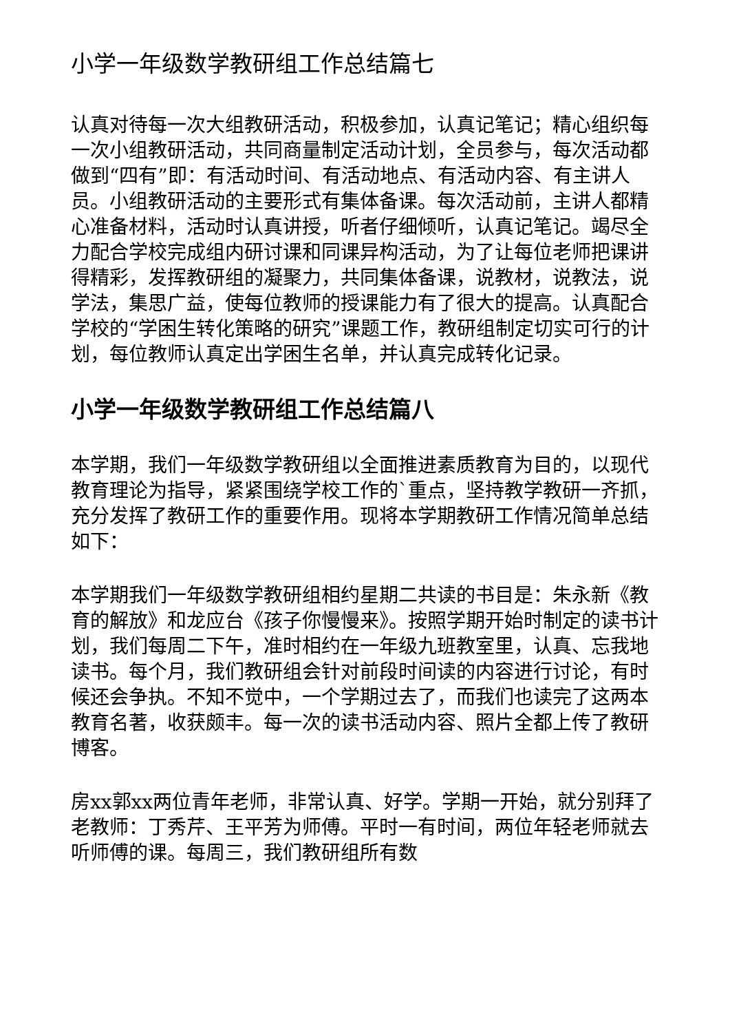小学一年级数学教研组工作总结篇七
认真对待每一次大组教研活动，积极参加，认真记笔记；精心组织每一次小组教研活动，共同商量制定活动计划，全员参与，每次活动都做到“四有”即：有活动时间、有活动地点、有活动内容、有主讲人员。小组教研活动的主要形式有集体备课。每次活动前，主讲人都精心准备材料，活动时认真讲授，听者仔细倾听，认真记笔记。竭尽全力配合学校完成组内研讨课和同课异构活动，为了让每位老师把课讲得精彩，发挥教研组的凝聚力，共同集体备课，说教材，说教法，说学法，集思广益，使每位教师的授课能力有了很大的提高。认真配合学校的“学困生转化策略的研究”课题工作，教研组制定切实可行的计划，每位教师认真定出学困生名单，并认真完成转化记录。
小学一年级数学教研组工作总结篇八
本学期，我们一年级数学教研组以全面推进素质教育为目的，以现代教育理论为指导，紧紧围绕学校工作的`重点，坚持教学教研一齐抓，充分发挥了教研工作的重要作用。现将本学期教研工作情况简单总结如下：
本学期我们一年级数学教研组相约星期二共读的书目是：朱永新《教育的解放》和龙应台《孩子你慢慢来》。按照学期开始时制定的读书计划，我们每周二下午，准时相约在一年级九班教室里，认真、忘我地读书。每个月，我们教研组会针对前段时间读的内容进行讨论，有时候还会争执。不知不觉中，一个学期过去了，而我们也读完了这两本教育名著，收获颇丰。每一次的读书活动内容、照片全都上传了教研博客。
房xx郭xx两位青年老师，非常认真、好学。学期一开始，就分别拜了老教师：丁秀芹、王平芳为师傅。平时一有时间，两位年轻老师就去听师傅的课。每周三，我们教研组所有数